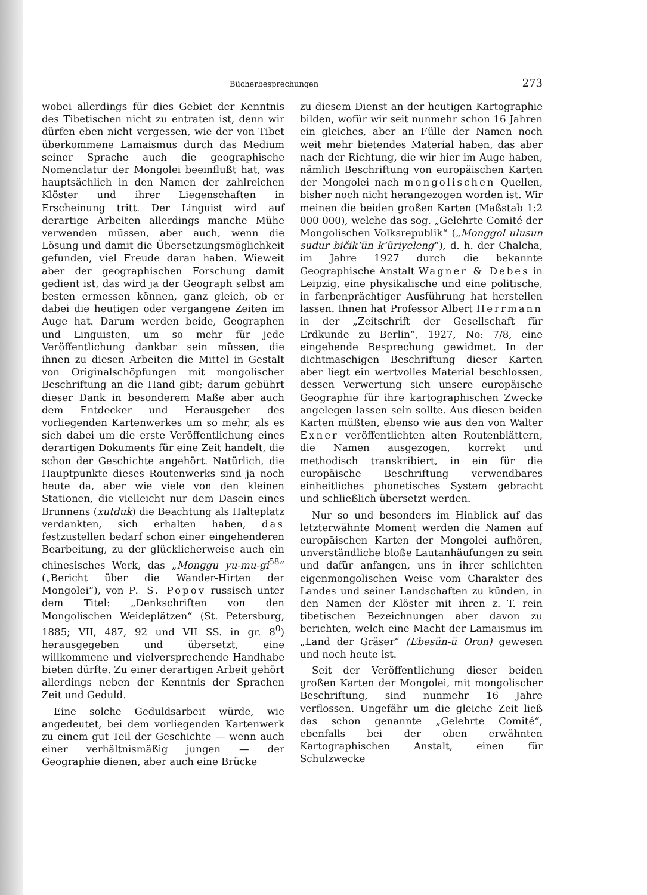Bücherbesprechungen 273
wobei allerdings für dies Gebiet der Kenntnis des Tibetischen nicht zu entraten ist, denn wir dürfen eben nicht vergessen, wie der von Tibet überkommene Lamaismus durch das Medium seiner Sprache auch die geographische Nomenclatur der Mongolei beeinflußt hat, was hauptsächlich in den Namen der zahlreichen Klöster und ihrer Liegenschaften in Erscheinung tritt. Der Linguist wird auf derartige Arbeiten allerdings manche Mühe verwenden müssen, aber auch, wenn die Lösung und damit die Übersetzungsmöglichkeit gefunden, viel Freude daran haben. Wieweit aber der geographischen Forschung damit gedient ist, das wird ja der Geograph selbst am besten ermessen können, ganz gleich, ob er dabei die heutigen oder vergangene Zeiten im Auge hat. Darum werden beide, Geographen und Linguisten, um so mehr für jede Veröffentlichung dankbar sein müssen, die ihnen zu diesen Arbeiten die Mittel in Gestalt von Originalschöpfungen mit mongolischer Beschriftung an die Hand gibt; darum gebührt dieser Dank in besonderem Maße aber auch dem Entdecker und Herausgeber des vorliegenden Kartenwerkes um so mehr, als es sich dabei um die erste Veröffentlichung eines derartigen Dokuments für eine Zeit handelt, die schon der Geschichte angehört. Natürlich, die Hauptpunkte dieses Routenwerks sind ja noch heute da, aber wie viele von den kleinen Stationen, die vielleicht nur dem Dasein eines Brunnens (xutduk) die Beachtung als Halteplatz verdankten, sich erhalten haben, das festzustellen bedarf schon einer eingehenderen Bearbeitung, zu der glücklicherweise auch ein chinesisches Werk, das „Monggu yu-mu-gi<sup>58</sup>“ („Bericht über die Wander-Hirten der Mongolei“), von P. S. Popov russisch unter dem Titel: „Denkschriften von den Mongolischen Weideplätzen“ (St. Petersburg, 1885; VII, 487, 92 und VII SS. in gr. 8<sup>0</sup>) herausgegeben und übersetzt, eine willkommene und vielversprechende Handhabe bieten dürfte. Zu einer derartigen Arbeit gehört allerdings neben der Kenntnis der Sprachen Zeit und Geduld.
Eine solche Geduldsarbeit würde, wie angedeutet, bei dem vorliegenden Kartenwerk zu einem gut Teil der Geschichte — wenn auch einer verhältnismäßig jungen — der Geographie dienen, aber auch eine Brücke
zu diesem Dienst an der heutigen Kartographie bilden, wofür wir seit nunmehr schon 16 Jahren ein gleiches, aber an Fülle der Namen noch weit mehr bietendes Material haben, das aber nach der Richtung, die wir hier im Auge haben, nämlich Beschriftung von europäischen Karten der Mongolei nach mongolischen Quellen, bisher noch nicht herangezogen worden ist. Wir meinen die beiden großen Karten (Maßstab 1:2 000 000), welche das sog. „Gelehrte Comité der Mongolischen Volksrepublik“ („Monggol ulusun sudur bičik‘ün k‘üriyeleng“), d. h. der Chalcha, im Jahre 1927 durch die bekannte Geographische Anstalt Wagner & Debes in Leipzig, eine physikalische und eine politische, in farbenprächtiger Ausführung hat herstellen lassen. Ihnen hat Professor Albert Herrmann in der „Zeitschrift der Gesellschaft für Erdkunde zu Berlin“, 1927, No: 7/8, eine eingehende Besprechung gewidmet. In der dichtmaschigen Beschriftung dieser Karten aber liegt ein wertvolles Material beschlossen, dessen Verwertung sich unsere europäische Geographie für ihre kartographischen Zwecke angelegen lassen sein sollte. Aus diesen beiden Karten müßten, ebenso wie aus den von Walter Exner veröffentlichten alten Routenblättern, die Namen ausgezogen, korrekt und methodisch transkribiert, in ein für die europäische Beschriftung verwendbares einheitliches phonetisches System gebracht und schließlich übersetzt werden.
Nur so und besonders im Hinblick auf das letzterwähnte Moment werden die Namen auf europäischen Karten der Mongolei aufhören, unverständliche bloße Lautanhäufungen zu sein und dafür anfangen, uns in ihrer schlichten eigenmongolischen Weise vom Charakter des Landes und seiner Landschaften zu künden, in den Namen der Klöster mit ihren z. T. rein tibetischen Bezeichnungen aber davon zu berichten, welch eine Macht der Lamaismus im „Land der Gräser“ (Ebesün-ü Oron) gewesen und noch heute ist.
Seit der Veröffentlichung dieser beiden großen Karten der Mongolei, mit mongolischer Beschriftung, sind nunmehr 16 Jahre verflossen. Ungefähr um die gleiche Zeit ließ das schon genannte „Gelehrte Comité“, ebenfalls bei der oben erwähnten Kartographischen Anstalt, einen für Schulzwecke